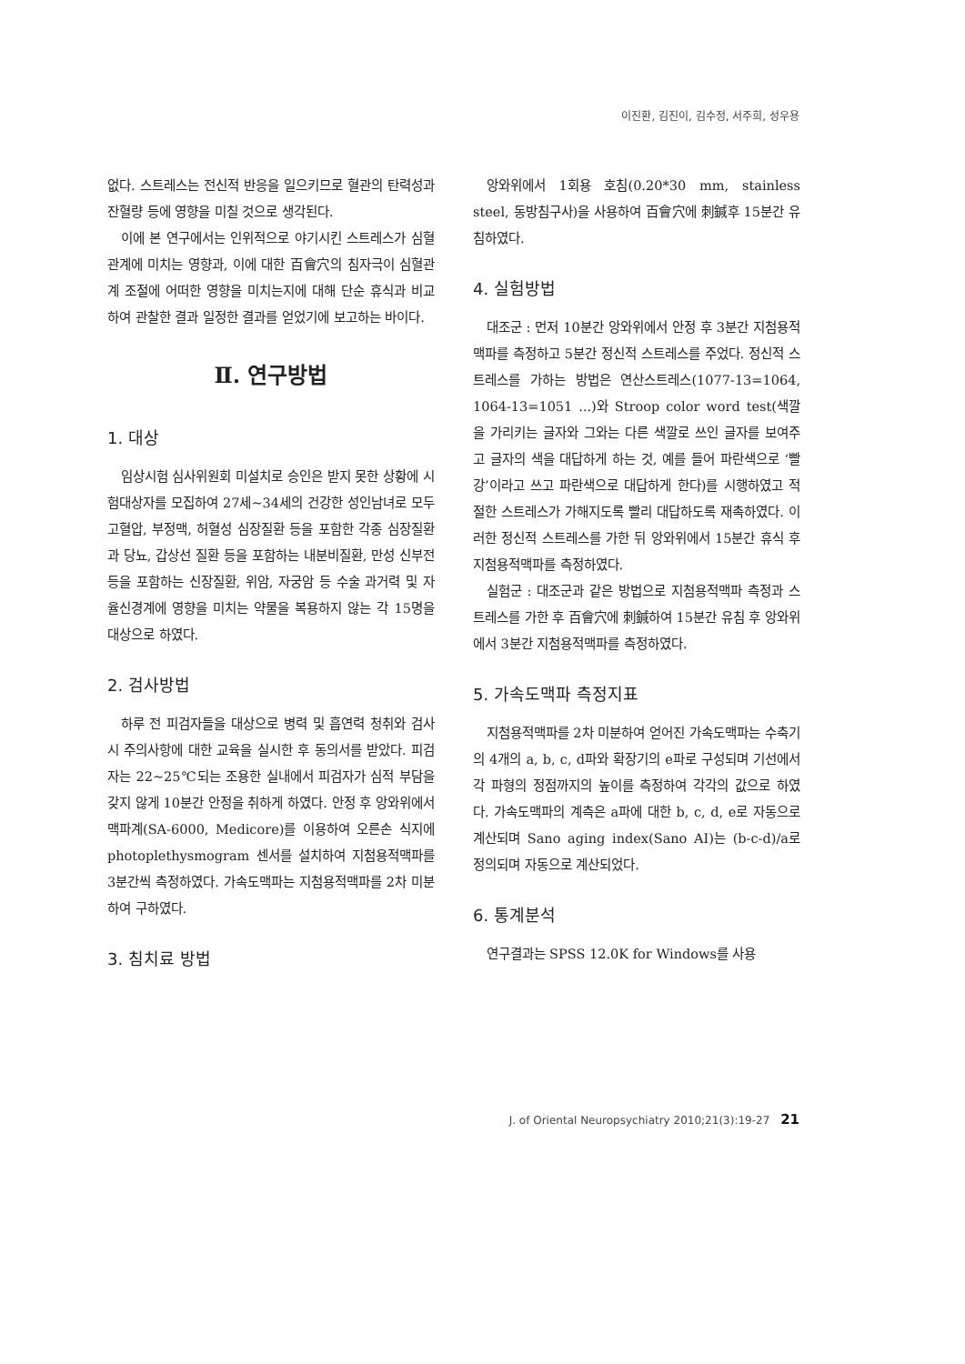이진환, 김진이, 김수정, 서주희, 성우용
없다. 스트레스는 전신적 반응을 일으키므로 혈관의 탄력성과 잔혈량 등에 영향을 미칠 것으로 생각된다.
이에 본 연구에서는 인위적으로 야기시킨 스트레스가 심혈관계에 미치는 영향과, 이에 대한 百會穴의 침자극이 심혈관계 조절에 어떠한 영향을 미치는지에 대해 단순 휴식과 비교하여 관찰한 결과 일정한 결과를 얻었기에 보고하는 바이다.
Ⅱ. 연구방법
1. 대상
임상시험 심사위원회 미설치로 승인은 받지 못한 상황에 시험대상자를 모집하여 27세~34세의 건강한 성인남녀로 모두 고혈압, 부정맥, 허혈성 심장질환 등을 포함한 각종 심장질환과 당뇨, 갑상선 질환 등을 포함하는 내분비질환, 만성 신부전 등을 포함하는 신장질환, 위암, 자궁암 등 수술 과거력 및 자율신경계에 영향을 미치는 약물을 복용하지 않는 각 15명을 대상으로 하였다.
2. 검사방법
하루 전 피검자들을 대상으로 병력 및 흡연력 청취와 검사 시 주의사항에 대한 교육을 실시한 후 동의서를 받았다. 피검자는 22~25℃되는 조용한 실내에서 피검자가 심적 부담을 갖지 않게 10분간 안정을 취하게 하였다. 안정 후 앙와위에서 맥파계(SA-6000, Medicore)를 이용하여 오른손 식지에 photoplethysmogram 센서를 설치하여 지첨용적맥파를 3분간씩 측정하였다. 가속도맥파는 지첨용적맥파를 2차 미분하여 구하였다.
3. 침치료 방법
앙와위에서 1회용 호침(0.20*30 mm, stainless steel, 동방침구사)을 사용하여 百會穴에 刺鍼후 15분간 유침하였다.
4. 실험방법
대조군 : 먼저 10분간 앙와위에서 안정 후 3분간 지첨용적맥파를 측정하고 5분간 정신적 스트레스를 주었다. 정신적 스트레스를 가하는 방법은 연산스트레스(1077-13=1064, 1064-13=1051 ...)와 Stroop color word test(색깔을 가리키는 글자와 그와는 다른 색깔로 쓰인 글자를 보여주고 글자의 색을 대답하게 하는 것, 예를 들어 파란색으로 ‘빨강’이라고 쓰고 파란색으로 대답하게 한다)를 시행하였고 적절한 스트레스가 가해지도록 빨리 대답하도록 재촉하였다. 이러한 정신적 스트레스를 가한 뒤 앙와위에서 15분간 휴식 후 지첨용적맥파를 측정하였다.
실험군 : 대조군과 같은 방법으로 지첨용적맥파 측정과 스트레스를 가한 후 百會穴에 刺鍼하여 15분간 유침 후 앙와위에서 3분간 지첨용적맥파를 측정하였다.
5. 가속도맥파 측정지표
지첨용적맥파를 2차 미분하여 얻어진 가속도맥파는 수축기의 4개의 a, b, c, d파와 확장기의 e파로 구성되며 기선에서 각 파형의 정점까지의 높이를 측정하여 각각의 값으로 하였다. 가속도맥파의 계측은 a파에 대한 b, c, d, e로 자동으로 계산되며 Sano aging index(Sano AI)는 (b-c-d)/a로 정의되며 자동으로 계산되었다.
6. 통계분석
연구결과는 SPSS 12.0K for Windows를 사용
J. of Oriental Neuropsychiatry 2010;21(3):19-27 21